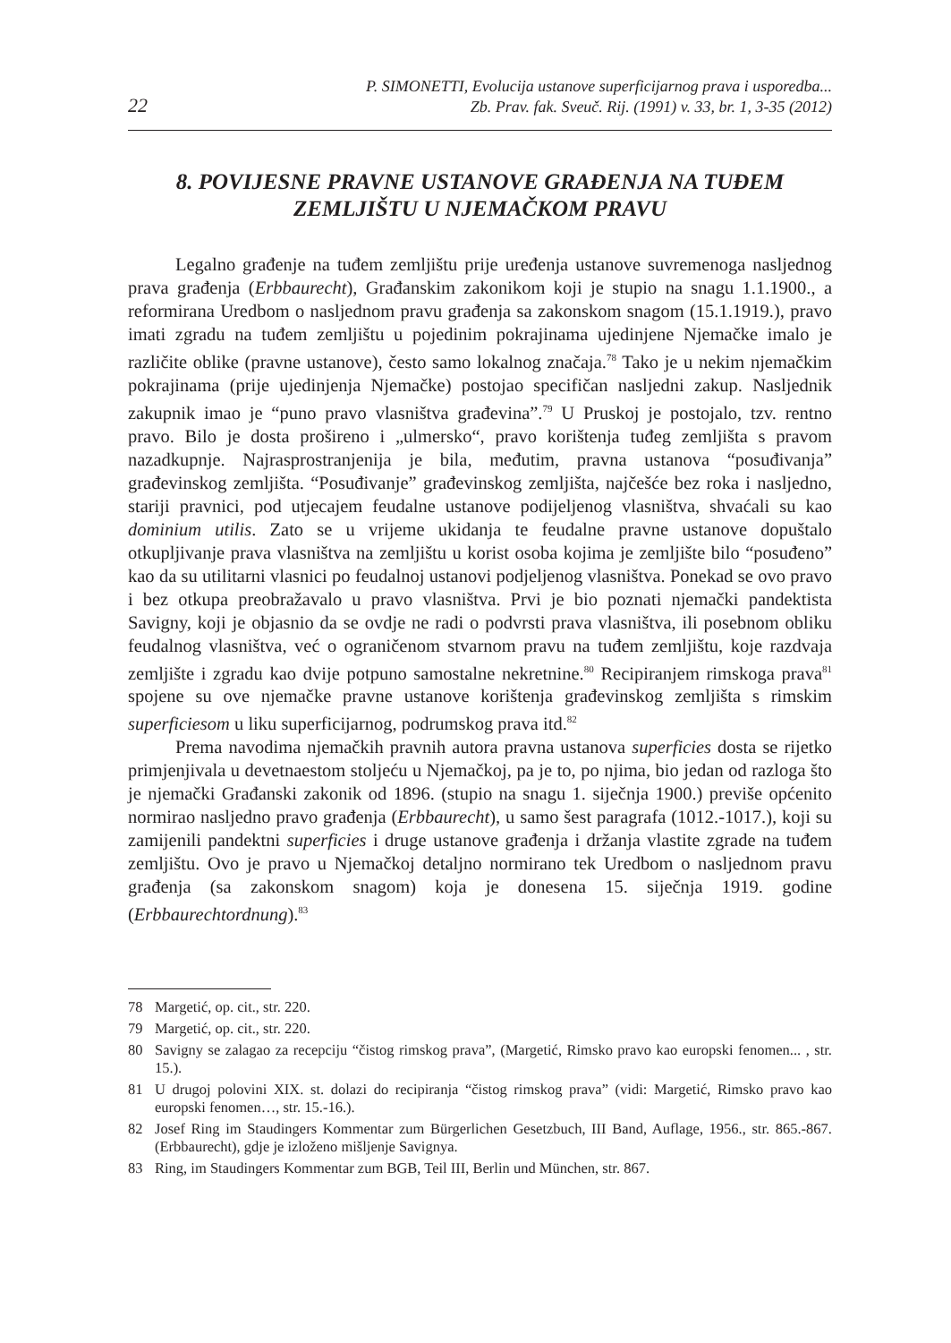22 P. SIMONETTI, Evolucija ustanove superficijarnog prava i usporedba...
Zb. Prav. fak. Sveuč. Rij. (1991) v. 33, br. 1, 3-35 (2012)
8. POVIJESNE PRAVNE USTANOVE GRAĐENJA NA TUĐEM ZEMLJIŠTU U NJEMAČKOM PRAVU
Legalno građenje na tuđem zemljištu prije uređenja ustanove suvremenoga nasljednog prava građenja (Erbbaurecht), Građanskim zakonikom koji je stupio na snagu 1.1.1900., a reformirana Uredbom o nasljednom pravu građenja sa zakonskom snagom (15.1.1919.), pravo imati zgradu na tuđem zemljištu u pojedinim pokrajinama ujedinjene Njemačke imalo je različite oblike (pravne ustanove), često samo lokalnog značaja.<sup>78</sup> Tako je u nekim njemačkim pokrajinama (prije ujedinjenja Njemačke) postojao specifičan nasljedni zakup. Nasljednik zakupnik imao je “puno pravo vlasništva građevina”.<sup>79</sup> U Pruskoj je postojalo, tzv. rentno pravo. Bilo je dosta prošireno i „ulmersko“, pravo korištenja tuđeg zemljišta s pravom nazadkupnje. Najrasprostranjenija je bila, međutim, pravna ustanova “posuđivanja” građevinskog zemljišta. “Posuđivanje” građevinskog zemljišta, najčešće bez roka i nasljedno, stariji pravnici, pod utjecajem feudalne ustanove podijeljenog vlasništva, shvaćali su kao dominium utilis. Zato se u vrijeme ukidanja te feudalne pravne ustanove dopuštalo otkupljivanje prava vlasništva na zemljištu u korist osoba kojima je zemljište bilo “posuđeno” kao da su utilitarni vlasnici po feudalnoj ustanovi podjeljenog vlasništva. Ponekad se ovo pravo i bez otkupa preobražavalo u pravo vlasništva. Prvi je bio poznati njemački pandektista Savigny, koji je objasnio da se ovdje ne radi o podvrsti prava vlasništva, ili posebnom obliku feudalnog vlasništva, već o ograničenom stvarnom pravu na tuđem zemljištu, koje razdvaja zemljište i zgradu kao dvije potpuno samostalne nekretnine.<sup>80</sup> Recipiranjem rimskoga prava<sup>81</sup> spojene su ove njemačke pravne ustanove korištenja građevinskog zemljišta s rimskim superficiesom u liku superficijarnog, podrumskog prava itd.<sup>82</sup>
Prema navodima njemačkih pravnih autora pravna ustanova superficies dosta se rijetko primjenjivala u devetnaestom stoljeću u Njemačkoj, pa je to, po njima, bio jedan od razloga što je njemački Građanski zakonik od 1896. (stupio na snagu 1. siječnja 1900.) previše općenito normirao nasljedno pravo građenja (Erbbaurecht), u samo šest paragrafa (1012.-1017.), koji su zamijenili pandektni superficies i druge ustanove građenja i držanja vlastite zgrade na tuđem zemljištu. Ovo je pravo u Njemačkoj detaljno normirano tek Uredbom o nasljednom pravu građenja (sa zakonskom snagom) koja je donesena 15. siječnja 1919. godine (Erbbaurechtordnung).<sup>83</sup>
78 Margetić, op. cit., str. 220.
79 Margetić, op. cit., str. 220.
80 Savigny se zalagao za recepciju “čistog rimskog prava”, (Margetić, Rimsko pravo kao europski fenomen... , str. 15.).
81 U drugoj polovini XIX. st. dolazi do recipiranja “čistog rimskog prava” (vidi: Margetić, Rimsko pravo kao europski fenomen…, str. 15.-16.).
82 Josef Ring im Staudingers Kommentar zum Bürgerlichen Gesetzbuch, III Band, Auflage, 1956., str. 865.-867. (Erbbaurecht), gdje je izloženo mišljenje Savignya.
83 Ring, im Staudingers Kommentar zum BGB, Teil III, Berlin und München, str. 867.